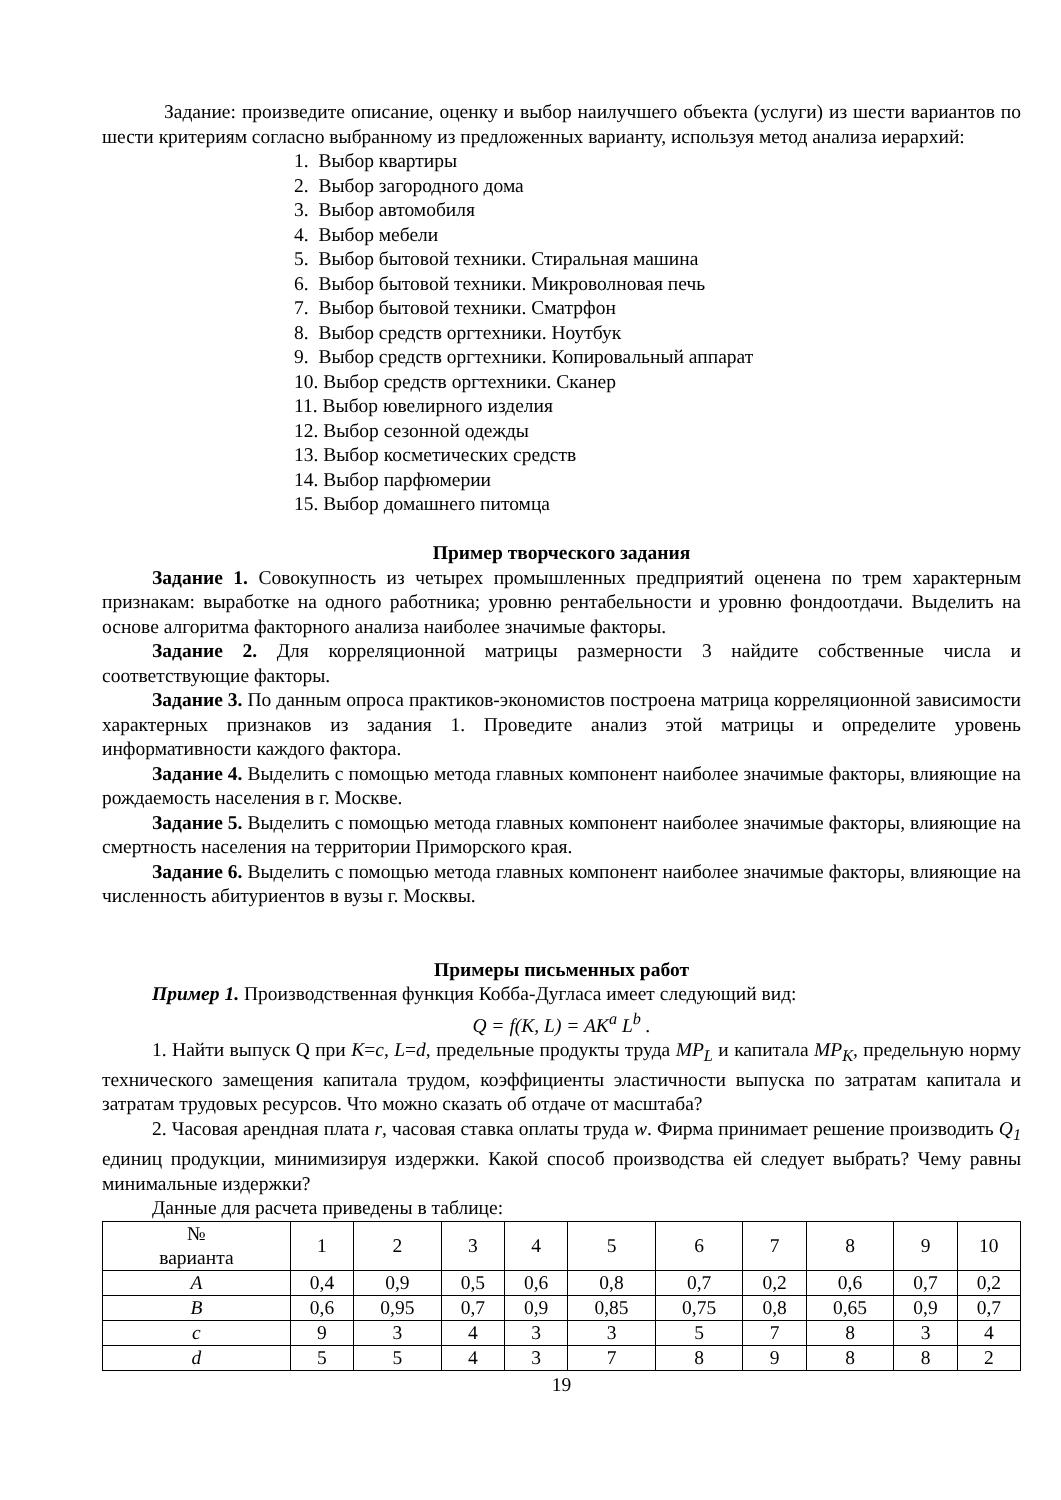Задание: произведите описание, оценку и выбор наилучшего объекта (услуги) из шести вариантов по шести критериям согласно выбранному из предложенных варианту, используя метод анализа иерархий:
1. Выбор квартиры
2. Выбор загородного дома
3. Выбор автомобиля
4. Выбор мебели
5. Выбор бытовой техники. Стиральная машина
6. Выбор бытовой техники. Микроволновая печь
7. Выбор бытовой техники. Сматрфон
8. Выбор средств оргтехники. Ноутбук
9. Выбор средств оргтехники. Копировальный аппарат
10. Выбор средств оргтехники. Сканер
11. Выбор ювелирного изделия
12. Выбор сезонной одежды
13. Выбор косметических средств
14. Выбор парфюмерии
15. Выбор домашнего питомца
Пример творческого задания
Задание 1. Совокупность из четырех промышленных предприятий оценена по трем характерным признакам: выработке на одного работника; уровню рентабельности и уровню фондоотдачи. Выделить на основе алгоритма факторного анализа наиболее значимые факторы.
Задание 2. Для корреляционной матрицы размерности 3 найдите собственные числа и соответствующие факторы.
Задание 3. По данным опроса практиков-экономистов построена матрица корреляционной зависимости характерных признаков из задания 1. Проведите анализ этой матрицы и определите уровень информативности каждого фактора.
Задание 4. Выделить с помощью метода главных компонент наиболее значимые факторы, влияющие на рождаемость населения в г. Москве.
Задание 5. Выделить с помощью метода главных компонент наиболее значимые факторы, влияющие на смертность населения на территории Приморского края.
Задание 6. Выделить с помощью метода главных компонент наиболее значимые факторы, влияющие на численность абитуриентов в вузы г. Москвы.
Примеры письменных работ
Пример 1. Производственная функция Кобба-Дугласа имеет следующий вид:
Q = f(K, L) = AK<sup>a</sup> L<sup>b</sup> .
1. Найти выпуск Q при K=c, L=d, предельные продукты труда MP<sub>L</sub> и капитала MP<sub>K</sub>, предельную норму технического замещения капитала трудом, коэффициенты эластичности выпуска по затратам капитала и затратам трудовых ресурсов. Что можно сказать об отдаче от масштаба?
2. Часовая арендная плата r, часовая ставка оплаты труда w. Фирма принимает решение производить Q<sub>1</sub> единиц продукции, минимизируя издержки. Какой способ производства ей следует выбрать? Чему равны минимальные издержки?
Данные для расчета приведены в таблице:
| № варианта | 1 | 2 | 3 | 4 | 5 | 6 | 7 | 8 | 9 | 10 |
| --- | --- | --- | --- | --- | --- | --- | --- | --- | --- | --- |
| A | 0,4 | 0,9 | 0,5 | 0,6 | 0,8 | 0,7 | 0,2 | 0,6 | 0,7 | 0,2 |
| B | 0,6 | 0,95 | 0,7 | 0,9 | 0,85 | 0,75 | 0,8 | 0,65 | 0,9 | 0,7 |
| c | 9 | 3 | 4 | 3 | 3 | 5 | 7 | 8 | 3 | 4 |
| d | 5 | 5 | 4 | 3 | 7 | 8 | 9 | 8 | 8 | 2 |
19